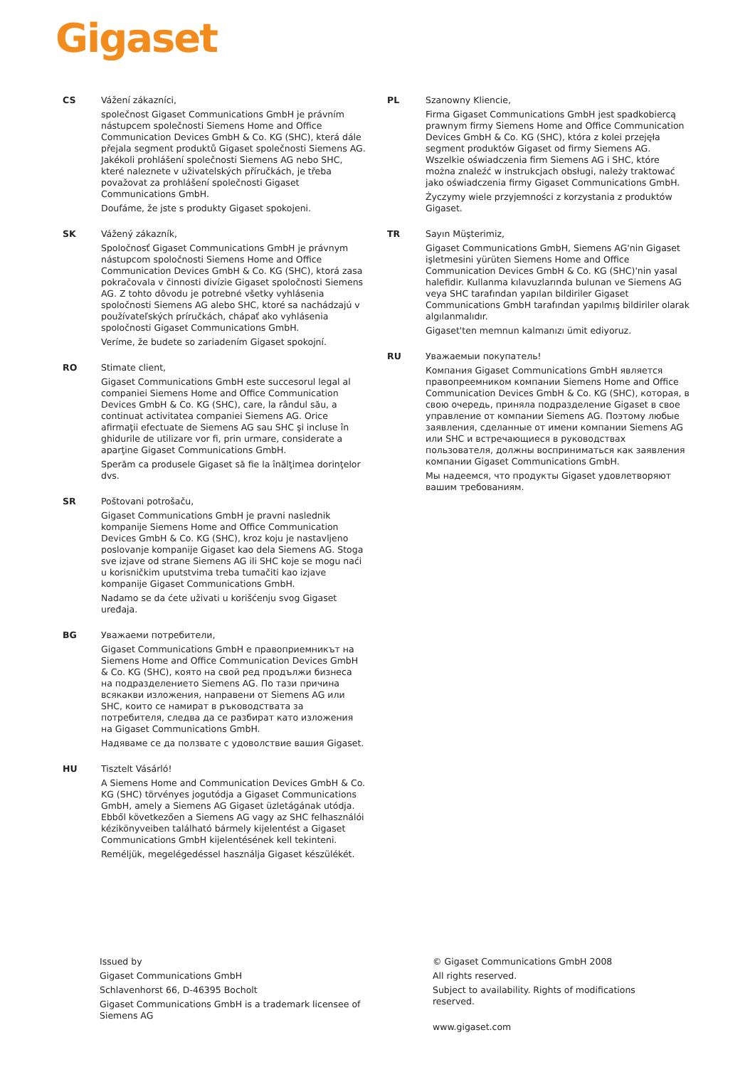Gigaset
CS Vážení zákazníci,
společnost Gigaset Communications GmbH je právním nástupcem společnosti Siemens Home and Office Communication Devices GmbH & Co. KG (SHC), která dále přejala segment produktů Gigaset společnosti Siemens AG. Jakékoli prohlášení společnosti Siemens AG nebo SHC, které naleznete v uživatelských příručkách, je třeba považovat za prohlášení společnosti Gigaset Communications GmbH.
Doufáme, že jste s produkty Gigaset spokojeni.
SK Vážený zákazník,
Spoločnosť Gigaset Communications GmbH je právnym nástupcom spoločnosti Siemens Home and Office Communication Devices GmbH & Co. KG (SHC), ktorá zasa pokračovala v činnosti divízie Gigaset spoločnosti Siemens AG. Z tohto dôvodu je potrebné všetky vyhlásenia spoločnosti Siemens AG alebo SHC, ktoré sa nachádzajú v používateľských príručkách, chápať ako vyhlásenia spoločnosti Gigaset Communications GmbH.
Veríme, že budete so zariadením Gigaset spokojní.
RO Stimate client,
Gigaset Communications GmbH este succesorul legal al companiei Siemens Home and Office Communication Devices GmbH & Co. KG (SHC), care, la rândul său, a continuat activitatea companiei Siemens AG. Orice afirmaţii efectuate de Siemens AG sau SHC şi incluse în ghidurile de utilizare vor fi, prin urmare, considerate a aparţine Gigaset Communications GmbH.
Sperăm ca produsele Gigaset să fie la înălţimea dorinţelor dvs.
SR Poštovani potrošaču,
Gigaset Communications GmbH je pravni naslednik kompanije Siemens Home and Office Communication Devices GmbH & Co. KG (SHC), kroz koju je nastavljeno poslovanje kompanije Gigaset kao dela Siemens AG. Stoga sve izjave od strane Siemens AG ili SHC koje se mogu naći u korisničkim uputstvima treba tumačiti kao izjave kompanije Gigaset Communications GmbH.
Nadamo se da ćete uživati u korišćenju svog Gigaset uređaja.
BG Уважаеми потребители,
Gigaset Communications GmbH е правоприемникът на Siemens Home and Office Communication Devices GmbH & Co. KG (SHC), която на свой ред продължи бизнеса на подразделението Siemens AG. По тази причина всякакви изложения, направени от Siemens AG или SHC, които се намират в ръководствата за потребителя, следва да се разбират като изложения на Gigaset Communications GmbH.
Надяваме се да ползвате с удоволствие вашия Gigaset.
HU Tisztelt Vásárló!
A Siemens Home and Communication Devices GmbH & Co. KG (SHC) törvényes jogutódja a Gigaset Communications GmbH, amely a Siemens AG Gigaset üzletágának utódja. Ebből következően a Siemens AG vagy az SHC felhasználói kézikönyveiben található bármely kijelentést a Gigaset Communications GmbH kijelentésének kell tekinteni.
Reméljük, megelégedéssel használja Gigaset készülékét.
PL Szanowny Kliencie,
Firma Gigaset Communications GmbH jest spadkobiercą prawnym firmy Siemens Home and Office Communication Devices GmbH & Co. KG (SHC), która z kolei przejęła segment produktów Gigaset od firmy Siemens AG. Wszelkie oświadczenia firm Siemens AG i SHC, które można znaleźć w instrukcjach obsługi, należy traktować jako oświadczenia firmy Gigaset Communications GmbH.
Życzymy wiele przyjemności z korzystania z produktów Gigaset.
TR Sayın Müşterimiz,
Gigaset Communications GmbH, Siemens AG'nin Gigaset işletmesini yürüten Siemens Home and Office Communication Devices GmbH & Co. KG (SHC)'nin yasal halefidir. Kullanma kılavuzlarında bulunan ve Siemens AG veya SHC tarafından yapılan bildiriler Gigaset Communications GmbH tarafından yapılmış bildiriler olarak algılanmalıdır.
Gigaset'ten memnun kalmanızı ümit ediyoruz.
RU Уважаемыи покупатель!
Компания Gigaset Communications GmbH является правопреемником компании Siemens Home and Office Communication Devices GmbH & Co. KG (SHC), которая, в свою очередь, приняла подразделение Gigaset в свое управление от компании Siemens AG. Поэтому любые заявления, сделанные от имени компании Siemens AG или SHC и встречающиеся в руководствах пользователя, должны восприниматься как заявления компании Gigaset Communications GmbH.
Мы надеемся, что продукты Gigaset удовлетворяют вашим требованиям.
Issued by
Gigaset Communications GmbH
Schlavenhorst 66, D-46395 Bocholt
Gigaset Communications GmbH is a trademark licensee of Siemens AG
© Gigaset Communications GmbH 2008
All rights reserved.
Subject to availability. Rights of modifications reserved.
www.gigaset.com